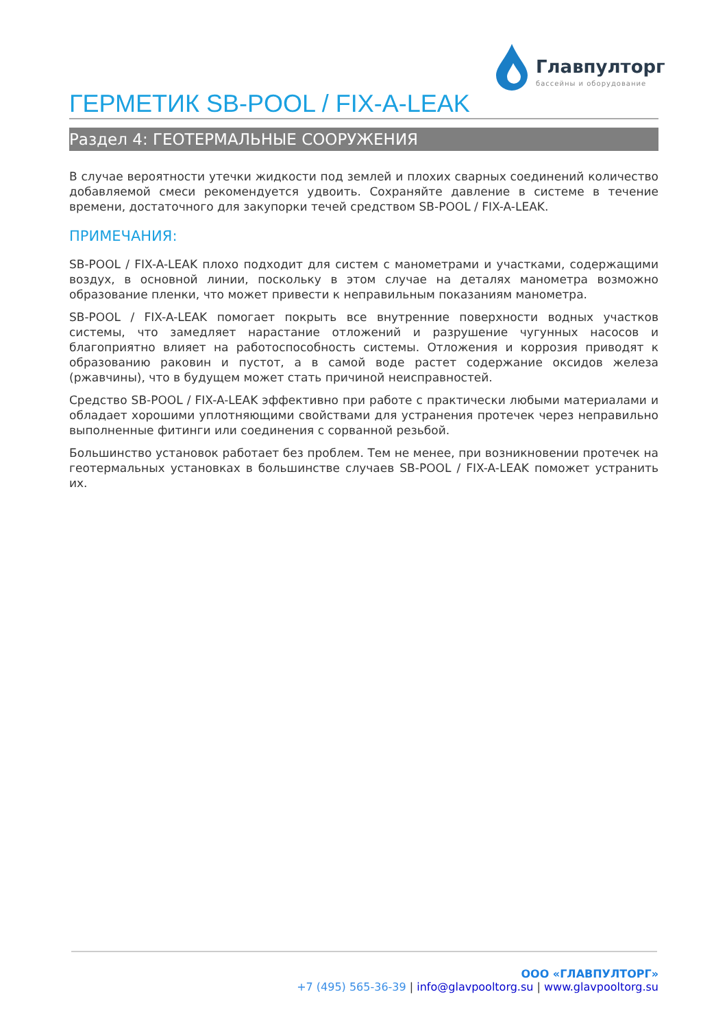Главпултopг
бассейны и оборудование
ГЕРМЕТИК SB-POOL / FIX-A-LEAK
Раздел 4: ГЕОТЕРМАЛЬНЫЕ СООРУЖЕНИЯ
В случае вероятности утечки жидкости под землей и плохих сварных соединений количество добавляемой смеси рекомендуется удвоить. Сохраняйте давление в системе в течение времени, достаточного для закупорки течей средством SB-POOL / FIX-A-LEAK.
ПРИМЕЧАНИЯ:
SB-POOL / FIX-A-LEAK плохо подходит для систем с манометрами и участками, содержащими воздух, в основной линии, поскольку в этом случае на деталях манометра возможно образование пленки, что может привести к неправильным показаниям манометра.
SB-POOL / FIX-A-LEAK помогает покрыть все внутренние поверхности водных участков системы, что замедляет нарастание отложений и разрушение чугунных насосов и благоприятно влияет на работоспособность системы. Отложения и коррозия приводят к образованию раковин и пустот, а в самой воде растет содержание оксидов железа (ржавчины), что в будущем может стать причиной неисправностей.
Средство SB-POOL / FIX-A-LEAK эффективно при работе с практически любыми материалами и обладает хорошими уплотняющими свойствами для устранения протечек через неправильно выполненные фитинги или соединения с сорванной резьбой.
Большинство установок работает без проблем. Тем не менее, при возникновении протечек на геотермальных установках в большинстве случаев SB-POOL / FIX-A-LEAK поможет устранить их.
ООО «ГЛАВПУЛТОРГ»
+7 (495) 565-36-39 | info@glavpooltorg.su | www.glavpooltorg.su